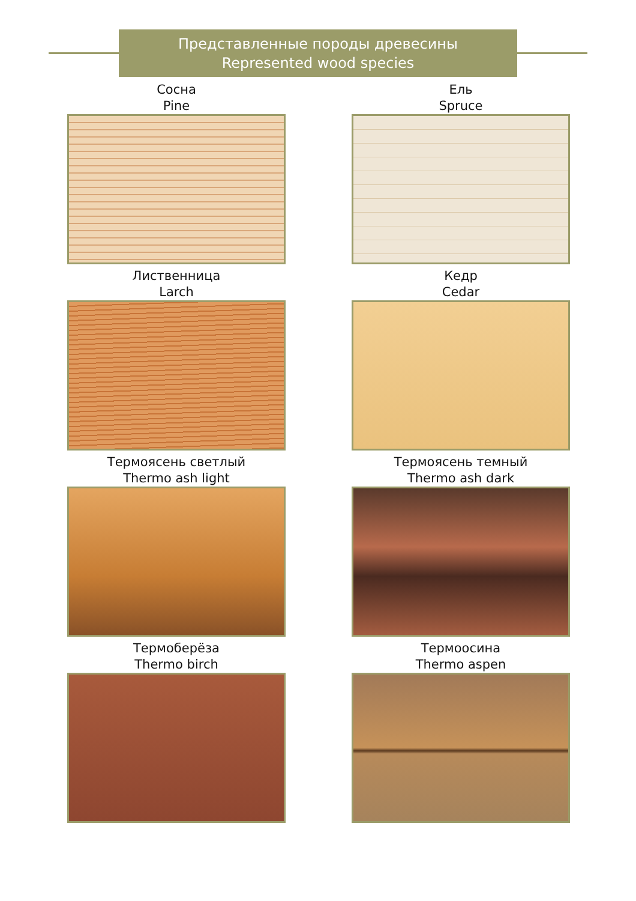Представленные породы древесины
Represented wood species
Сосна
Pine
Ель
Spruce
Лиственница
Larch
Кедр
Cedar
Термоясень светлый
Thermo ash light
Термоясень темный
Thermo ash dark
Термоберёза
Thermo birch
Термоосина
Thermo aspen